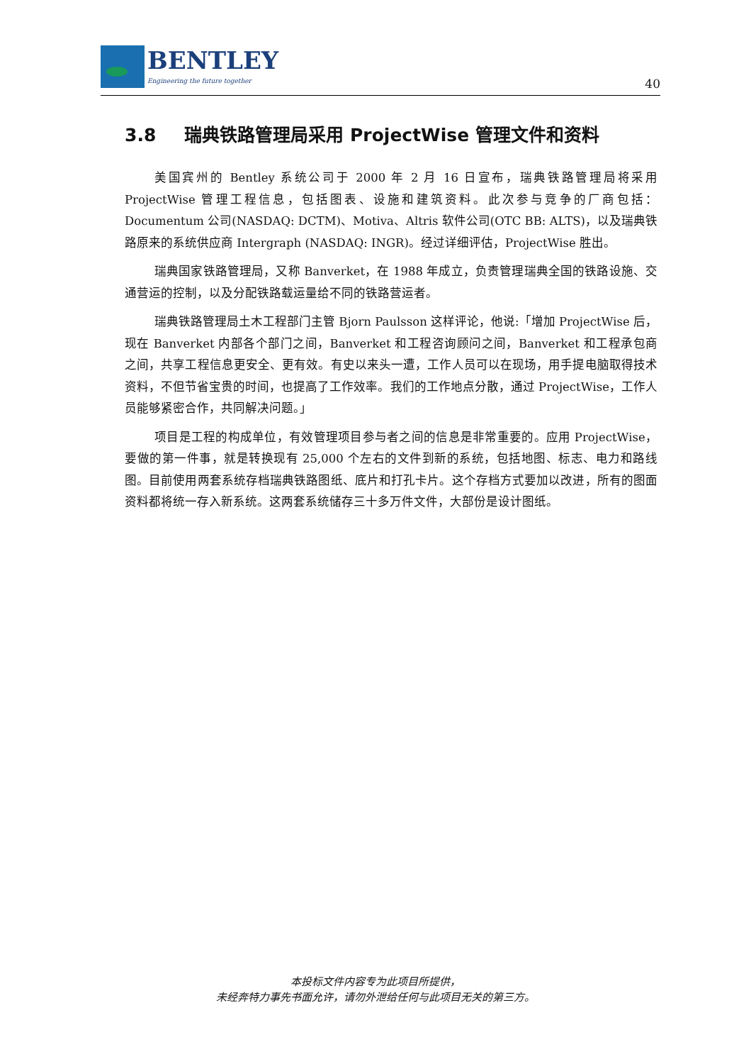BENTLEY
Engineering the future together
40
3.8 瑞典铁路管理局采用 ProjectWise 管理文件和资料
美国宾州的 Bentley 系统公司于 2000 年 2 月 16 日宣布，瑞典铁路管理局将采用 ProjectWise 管理工程信息，包括图表、设施和建筑资料。此次参与竞争的厂商包括：Documentum 公司(NASDAQ: DCTM)、Motiva、Altris 软件公司(OTC BB: ALTS)，以及瑞典铁路原来的系统供应商 Intergraph (NASDAQ: INGR)。经过详细评估，ProjectWise 胜出。
瑞典国家铁路管理局，又称 Banverket，在 1988 年成立，负责管理瑞典全国的铁路设施、交通营运的控制，以及分配铁路载运量给不同的铁路营运者。
瑞典铁路管理局土木工程部门主管 Bjorn Paulsson 这样评论，他说:「增加 ProjectWise 后，现在 Banverket 内部各个部门之间，Banverket 和工程咨询顾问之间，Banverket 和工程承包商之间，共享工程信息更安全、更有效。有史以来头一遭，工作人员可以在现场，用手提电脑取得技术资料，不但节省宝贵的时间，也提高了工作效率。我们的工作地点分散，通过 ProjectWise，工作人员能够紧密合作，共同解决问题。」
项目是工程的构成单位，有效管理项目参与者之间的信息是非常重要的。应用 ProjectWise，要做的第一件事，就是转换现有 25,000 个左右的文件到新的系统，包括地图、标志、电力和路线图。目前使用两套系统存档瑞典铁路图纸、底片和打孔卡片。这个存档方式要加以改进，所有的图面资料都将统一存入新系统。这两套系统储存三十多万件文件，大部份是设计图纸。
本投标文件内容专为此项目所提供，
未经奔特力事先书面允许，请勿外泄给任何与此项目无关的第三方。